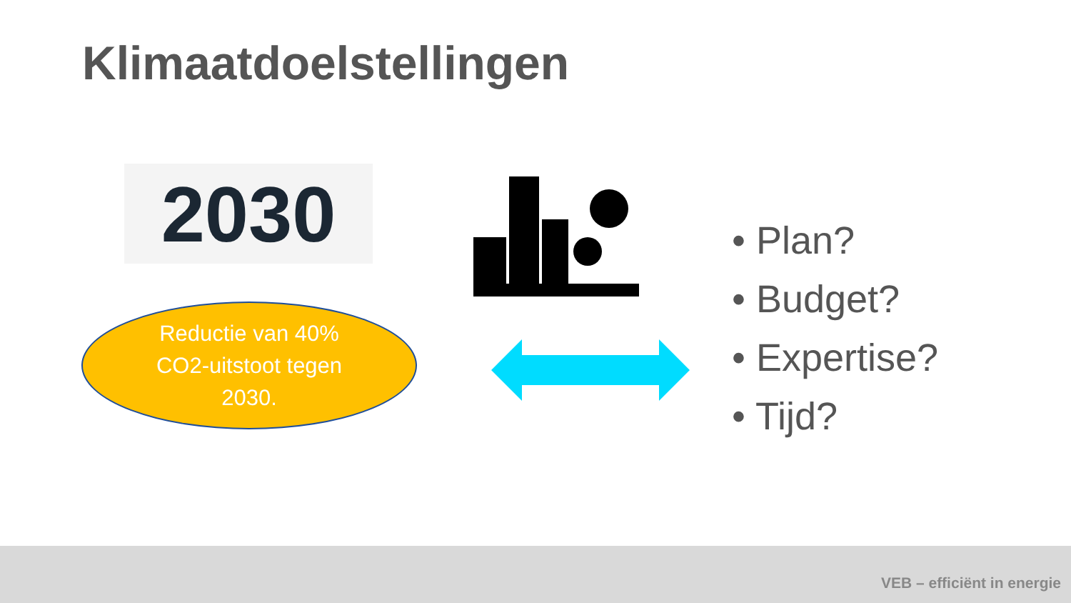Klimaatdoelstellingen
2030
Reductie van 40%
CO2-uitstoot tegen
2030.
• Plan?
• Budget?
• Expertise?
• Tijd?
VEB – efficiënt in energie